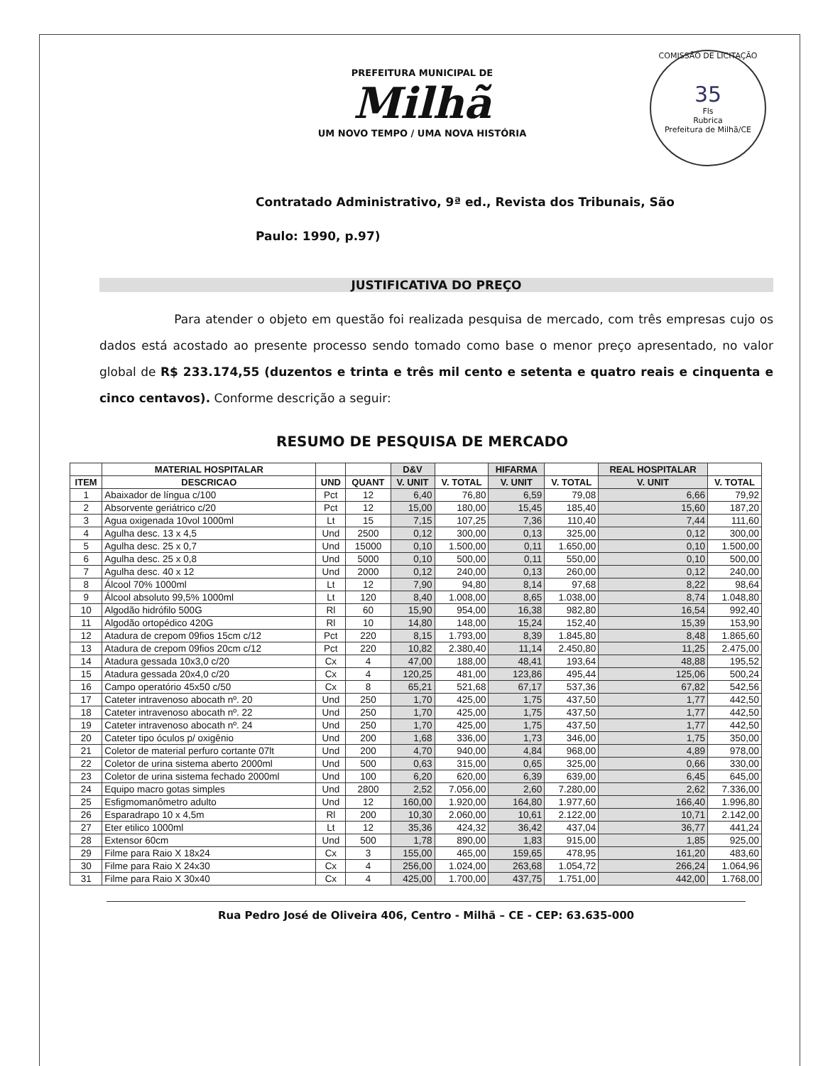PREFEITURA MUNICIPAL DE
Milhã
UM NOVO TEMPO / UMA NOVA HISTÓRIA
COMISSÃO DE LICITAÇÃO
35
Fls
Rubrica
Prefeitura de Milhã/CE
Contratado Administrativo, 9ª ed., Revista dos Tribunais, São
Paulo: 1990, p.97)
JUSTIFICATIVA DO PREÇO
Para atender o objeto em questão foi realizada pesquisa de mercado, com três empresas cujo os dados está acostado ao presente processo sendo tomado como base o menor preço apresentado, no valor global de R$ 233.174,55 (duzentos e trinta e três mil cento e setenta e quatro reais e cinquenta e cinco centavos). Conforme descrição a seguir:
RESUMO DE PESQUISA DE MERCADO
| | MATERIAL HOSPITALAR | | | D&V | | HIFARMA | | REAL HOSPITALAR | |
| --- | --- | --- | --- | --- | --- | --- | --- | --- | --- |
| ITEM | DESCRICAO | UND | QUANT | V. UNIT | V. TOTAL | V. UNIT | V. TOTAL | V. UNIT | V. TOTAL |
| 1 | Abaixador de língua c/100 | Pct | 12 | 6,40 | 76,80 | 6,59 | 79,08 | 6,66 | 79,92 |
| 2 | Absorvente geriátrico c/20 | Pct | 12 | 15,00 | 180,00 | 15,45 | 185,40 | 15,60 | 187,20 |
| 3 | Agua oxigenada 10vol 1000ml | Lt | 15 | 7,15 | 107,25 | 7,36 | 110,40 | 7,44 | 111,60 |
| 4 | Agulha desc. 13 x 4,5 | Und | 2500 | 0,12 | 300,00 | 0,13 | 325,00 | 0,12 | 300,00 |
| 5 | Agulha desc. 25 x 0,7 | Und | 15000 | 0,10 | 1.500,00 | 0,11 | 1.650,00 | 0,10 | 1.500,00 |
| 6 | Agulha desc. 25 x 0,8 | Und | 5000 | 0,10 | 500,00 | 0,11 | 550,00 | 0,10 | 500,00 |
| 7 | Agulha desc. 40 x 12 | Und | 2000 | 0,12 | 240,00 | 0,13 | 260,00 | 0,12 | 240,00 |
| 8 | Álcool 70% 1000ml | Lt | 12 | 7,90 | 94,80 | 8,14 | 97,68 | 8,22 | 98,64 |
| 9 | Álcool absoluto 99,5% 1000ml | Lt | 120 | 8,40 | 1.008,00 | 8,65 | 1.038,00 | 8,74 | 1.048,80 |
| 10 | Algodão hidrófilo 500G | Rl | 60 | 15,90 | 954,00 | 16,38 | 982,80 | 16,54 | 992,40 |
| 11 | Algodão ortopédico 420G | Rl | 10 | 14,80 | 148,00 | 15,24 | 152,40 | 15,39 | 153,90 |
| 12 | Atadura de crepom 09fios 15cm c/12 | Pct | 220 | 8,15 | 1.793,00 | 8,39 | 1.845,80 | 8,48 | 1.865,60 |
| 13 | Atadura de crepom 09fios 20cm c/12 | Pct | 220 | 10,82 | 2.380,40 | 11,14 | 2.450,80 | 11,25 | 2.475,00 |
| 14 | Atadura gessada 10x3,0 c/20 | Cx | 4 | 47,00 | 188,00 | 48,41 | 193,64 | 48,88 | 195,52 |
| 15 | Atadura gessada 20x4,0 c/20 | Cx | 4 | 120,25 | 481,00 | 123,86 | 495,44 | 125,06 | 500,24 |
| 16 | Campo operatório 45x50 c/50 | Cx | 8 | 65,21 | 521,68 | 67,17 | 537,36 | 67,82 | 542,56 |
| 17 | Cateter intravenoso abocath nº. 20 | Und | 250 | 1,70 | 425,00 | 1,75 | 437,50 | 1,77 | 442,50 |
| 18 | Cateter intravenoso abocath nº. 22 | Und | 250 | 1,70 | 425,00 | 1,75 | 437,50 | 1,77 | 442,50 |
| 19 | Cateter intravenoso abocath nº. 24 | Und | 250 | 1,70 | 425,00 | 1,75 | 437,50 | 1,77 | 442,50 |
| 20 | Cateter tipo óculos p/ oxigênio | Und | 200 | 1,68 | 336,00 | 1,73 | 346,00 | 1,75 | 350,00 |
| 21 | Coletor de material perfuro cortante 07lt | Und | 200 | 4,70 | 940,00 | 4,84 | 968,00 | 4,89 | 978,00 |
| 22 | Coletor de urina sistema aberto 2000ml | Und | 500 | 0,63 | 315,00 | 0,65 | 325,00 | 0,66 | 330,00 |
| 23 | Coletor de urina sistema fechado 2000ml | Und | 100 | 6,20 | 620,00 | 6,39 | 639,00 | 6,45 | 645,00 |
| 24 | Equipo macro gotas simples | Und | 2800 | 2,52 | 7.056,00 | 2,60 | 7.280,00 | 2,62 | 7.336,00 |
| 25 | Esfigmomanômetro adulto | Und | 12 | 160,00 | 1.920,00 | 164,80 | 1.977,60 | 166,40 | 1.996,80 |
| 26 | Esparadrapo 10 x 4,5m | Rl | 200 | 10,30 | 2.060,00 | 10,61 | 2.122,00 | 10,71 | 2.142,00 |
| 27 | Eter etilico 1000ml | Lt | 12 | 35,36 | 424,32 | 36,42 | 437,04 | 36,77 | 441,24 |
| 28 | Extensor 60cm | Und | 500 | 1,78 | 890,00 | 1,83 | 915,00 | 1,85 | 925,00 |
| 29 | Filme para Raio X 18x24 | Cx | 3 | 155,00 | 465,00 | 159,65 | 478,95 | 161,20 | 483,60 |
| 30 | Filme para Raio X 24x30 | Cx | 4 | 256,00 | 1.024,00 | 263,68 | 1.054,72 | 266,24 | 1.064,96 |
| 31 | Filme para Raio X 30x40 | Cx | 4 | 425,00 | 1.700,00 | 437,75 | 1.751,00 | 442,00 | 1.768,00 |
Rua Pedro José de Oliveira 406, Centro - Milhã – CE - CEP: 63.635-000